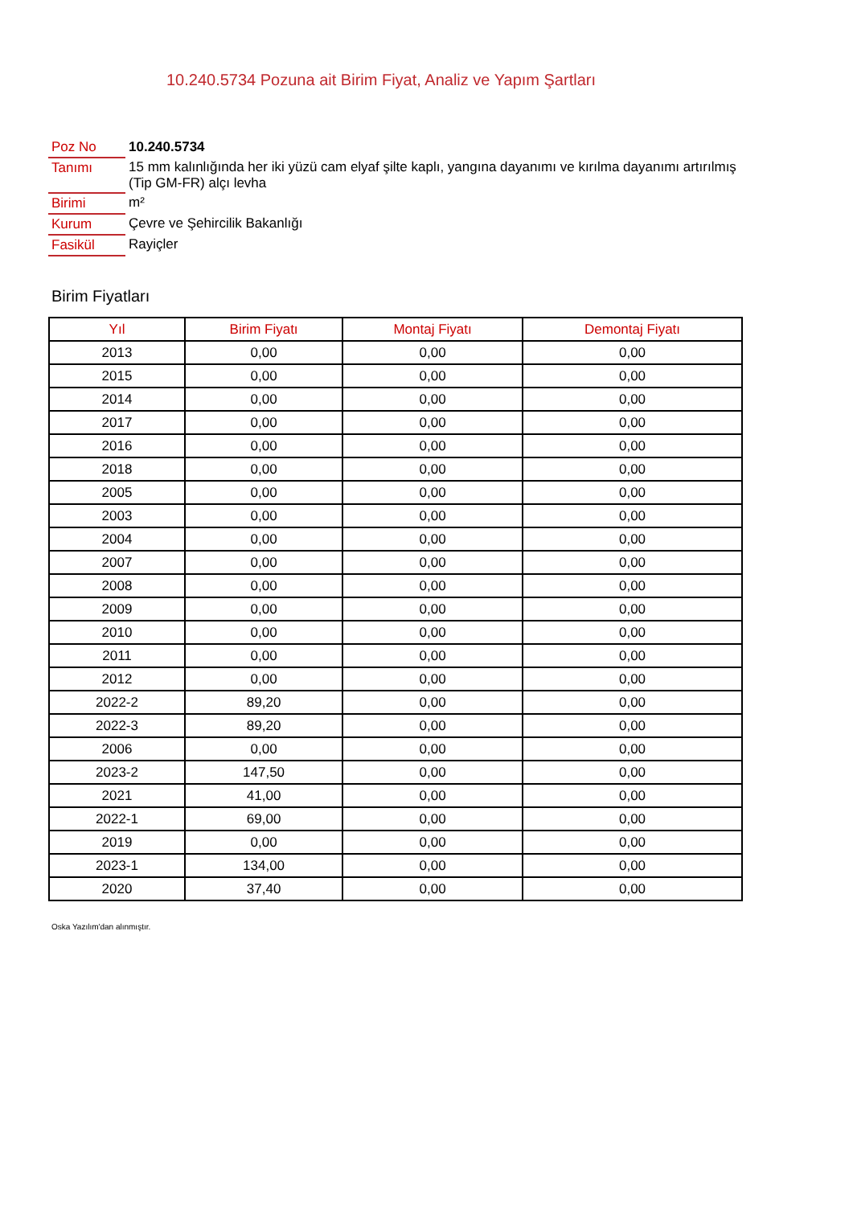10.240.5734 Pozuna ait Birim Fiyat, Analiz ve Yapım Şartları
| Poz No | 10.240.5734 |
| Tanımı | 15 mm kalınlığında her iki yüzü cam elyaf şilte kaplı, yangına dayanımı ve kırılma dayanımı artırılmış (Tip GM-FR) alçı levha |
| Birimi | m² |
| Kurum | Çevre ve Şehircilik Bakanlığı |
| Fasikül | Rayiçler |
Birim Fiyatları
| Yıl | Birim Fiyatı | Montaj Fiyatı | Demontaj Fiyatı |
| --- | --- | --- | --- |
| 2013 | 0,00 | 0,00 | 0,00 |
| 2015 | 0,00 | 0,00 | 0,00 |
| 2014 | 0,00 | 0,00 | 0,00 |
| 2017 | 0,00 | 0,00 | 0,00 |
| 2016 | 0,00 | 0,00 | 0,00 |
| 2018 | 0,00 | 0,00 | 0,00 |
| 2005 | 0,00 | 0,00 | 0,00 |
| 2003 | 0,00 | 0,00 | 0,00 |
| 2004 | 0,00 | 0,00 | 0,00 |
| 2007 | 0,00 | 0,00 | 0,00 |
| 2008 | 0,00 | 0,00 | 0,00 |
| 2009 | 0,00 | 0,00 | 0,00 |
| 2010 | 0,00 | 0,00 | 0,00 |
| 2011 | 0,00 | 0,00 | 0,00 |
| 2012 | 0,00 | 0,00 | 0,00 |
| 2022-2 | 89,20 | 0,00 | 0,00 |
| 2022-3 | 89,20 | 0,00 | 0,00 |
| 2006 | 0,00 | 0,00 | 0,00 |
| 2023-2 | 147,50 | 0,00 | 0,00 |
| 2021 | 41,00 | 0,00 | 0,00 |
| 2022-1 | 69,00 | 0,00 | 0,00 |
| 2019 | 0,00 | 0,00 | 0,00 |
| 2023-1 | 134,00 | 0,00 | 0,00 |
| 2020 | 37,40 | 0,00 | 0,00 |
Oska Yazılım'dan alınmıştır.